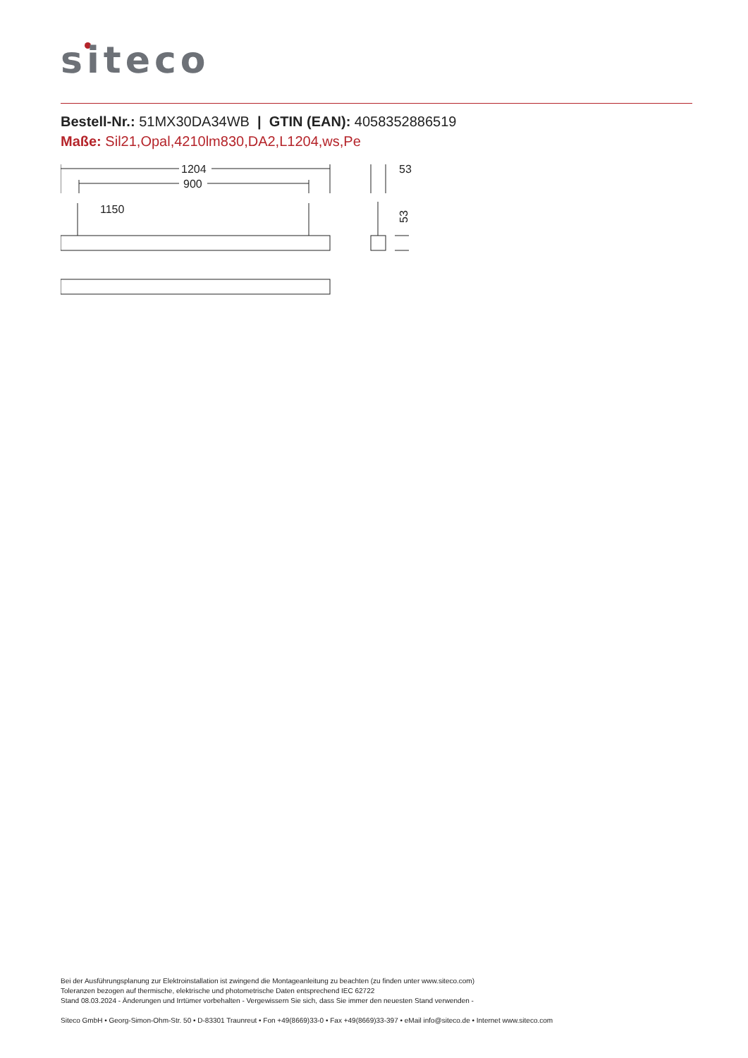siteco
Bestell-Nr.: 51MX30DA34WB | GTIN (EAN): 4058352886519
Maße: Sil21,Opal,4210lm830,DA2,L1204,ws,Pe
1204
900
1150
53
53
Bei der Ausführungsplanung zur Elektroinstallation ist zwingend die Montageanleitung zu beachten (zu finden unter www.siteco.com)
Toleranzen bezogen auf thermische, elektrische und photometrische Daten entsprechend IEC 62722
Stand 08.03.2024 - Änderungen und Irrtümer vorbehalten - Vergewissern Sie sich, dass Sie immer den neuesten Stand verwenden -
Siteco GmbH • Georg-Simon-Ohm-Str. 50 • D-83301 Traunreut • Fon +49(8669)33-0 • Fax +49(8669)33-397 • eMail info@siteco.de • Internet www.siteco.com